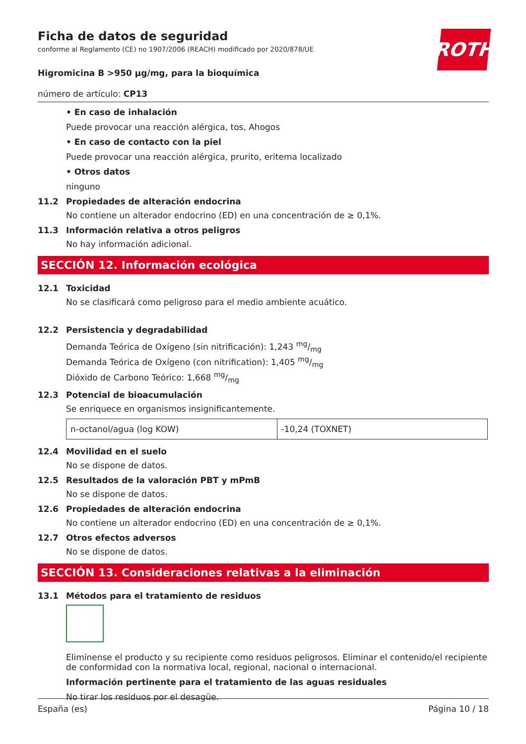ROTH
Ficha de datos de seguridad
conforme al Reglamento (CE) no 1907/2006 (REACH) modificado por 2020/878/UE
Higromicina B >950 µg/mg, para la bioquímica
número de artículo: CP13
• En caso de inhalación
Puede provocar una reacción alérgica, tos, Ahogos
• En caso de contacto con la piel
Puede provocar una reacción alérgica, prurito, eritema localizado
• Otros datos
ninguno
11.2 Propiedades de alteración endocrina
No contiene un alterador endocrino (ED) en una concentración de ≥ 0,1%.
11.3 Información relativa a otros peligros
No hay información adicional.
SECCIÓN 12. Información ecológica
12.1 Toxicidad
No se clasificará como peligroso para el medio ambiente acuático.
12.2 Persistencia y degradabilidad
Demanda Teórica de Oxígeno (sin nitrificación): 1,243 mg/mg
Demanda Teórica de Oxígeno (con nitrification): 1,405 mg/mg
Dióxido de Carbono Teórico: 1,668 mg/mg
12.3 Potencial de bioacumulación
Se enriquece en organismos insignificantemente.
| n-octanol/agua (log KOW) | -10,24 (TOXNET) |
12.4 Movilidad en el suelo
No se dispone de datos.
12.5 Resultados de la valoración PBT y mPmB
No se dispone de datos.
12.6 Propiedades de alteración endocrina
No contiene un alterador endocrino (ED) en una concentración de ≥ 0,1%.
12.7 Otros efectos adversos
No se dispone de datos.
SECCIÓN 13. Consideraciones relativas a la eliminación
13.1 Métodos para el tratamiento de residuos
Elimínense el producto y su recipiente como residuos peligrosos. Eliminar el contenido/el recipiente de conformidad con la normativa local, regional, nacional o internacional.
Información pertinente para el tratamiento de las aguas residuales
No tirar los residuos por el desagüe.
España (es) Página 10 / 18